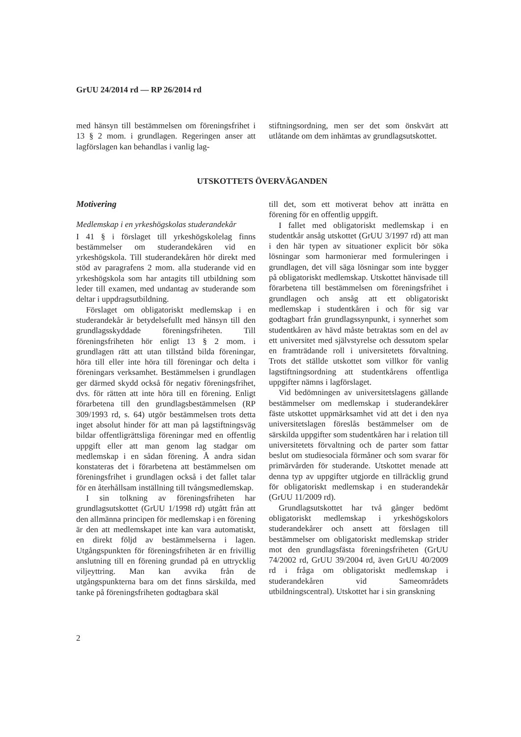GrUU 24/2014 rd — RP 26/2014 rd
med hänsyn till bestämmelsen om föreningsfrihet i 13 § 2 mom. i grundlagen. Regeringen anser att lagförslagen kan behandlas i vanlig lag-
stiftningsordning, men ser det som önskvärt att utlåtande om dem inhämtas av grundlagsutskottet.
UTSKOTTETS ÖVERVÄGANDEN
Motivering
Medlemskap i en yrkeshögskolas studerandekår
I 41 § i förslaget till yrkeshögskolelag finns bestämmelser om studerandekåren vid en yrkeshögskola. Till studerandekåren hör direkt med stöd av paragrafens 2 mom. alla studerande vid en yrkeshögskola som har antagits till utbildning som leder till examen, med undantag av studerande som deltar i uppdragsutbildning.
Förslaget om obligatoriskt medlemskap i en studerandekår är betydelsefullt med hänsyn till den grundlagsskyddade föreningsfriheten. Till föreningsfriheten hör enligt 13 § 2 mom. i grundlagen rätt att utan tillstånd bilda föreningar, höra till eller inte höra till föreningar och delta i föreningars verksamhet. Bestämmelsen i grundlagen ger därmed skydd också för negativ föreningsfrihet, dvs. för rätten att inte höra till en förening. Enligt förarbetena till den grundlagsbestämmelsen (RP 309/1993 rd, s. 64) utgör bestämmelsen trots detta inget absolut hinder för att man på lagstiftningsväg bildar offentligrättsliga föreningar med en offentlig uppgift eller att man genom lag stadgar om medlemskap i en sådan förening. Å andra sidan konstateras det i förarbetena att bestämmelsen om föreningsfrihet i grundlagen också i det fallet talar för en återhållsam inställning till tvångsmedlemskap.
I sin tolkning av föreningsfriheten har grundlagsutskottet (GrUU 1/1998 rd) utgått från att den allmänna principen för medlemskap i en förening är den att medlemskapet inte kan vara automatiskt, en direkt följd av bestämmelserna i lagen. Utgångspunkten för föreningsfriheten är en frivillig anslutning till en förening grundad på en uttrycklig viljeyttring. Man kan avvika från de utgångspunkterna bara om det finns särskilda, med tanke på föreningsfriheten godtagbara skäl
till det, som ett motiverat behov att inrätta en förening för en offentlig uppgift.
I fallet med obligatoriskt medlemskap i en studentkår ansåg utskottet (GrUU 3/1997 rd) att man i den här typen av situationer explicit bör söka lösningar som harmonierar med formuleringen i grundlagen, det vill säga lösningar som inte bygger på obligatoriskt medlemskap. Utskottet hänvisade till förarbetena till bestämmelsen om föreningsfrihet i grundlagen och ansåg att ett obligatoriskt medlemskap i studentkåren i och för sig var godtagbart från grundlagssynpunkt, i synnerhet som studentkåren av hävd måste betraktas som en del av ett universitet med självstyrelse och dessutom spelar en framträdande roll i universitetets förvaltning. Trots det ställde utskottet som villkor för vanlig lagstiftningsordning att studentkårens offentliga uppgifter nämns i lagförslaget.
Vid bedömningen av universitetslagens gällande bestämmelser om medlemskap i studerandekårer fäste utskottet uppmärksamhet vid att det i den nya universitetslagen föreslås bestämmelser om de särskilda uppgifter som studentkåren har i relation till universitetets förvaltning och de parter som fattar beslut om studiesociala förmåner och som svarar för primärvården för studerande. Utskottet menade att denna typ av uppgifter utgjorde en tillräcklig grund för obligatoriskt medlemskap i en studerandekår (GrUU 11/2009 rd).
Grundlagsutskottet har två gånger bedömt obligatoriskt medlemskap i yrkeshögskolors studerandekårer och ansett att förslagen till bestämmelser om obligatoriskt medlemskap strider mot den grundlagsfästa föreningsfriheten (GrUU 74/2002 rd, GrUU 39/2004 rd, även GrUU 40/2009 rd i fråga om obligatoriskt medlemskap i studerandekåren vid Sameområdets utbildningscentral). Utskottet har i sin granskning
2